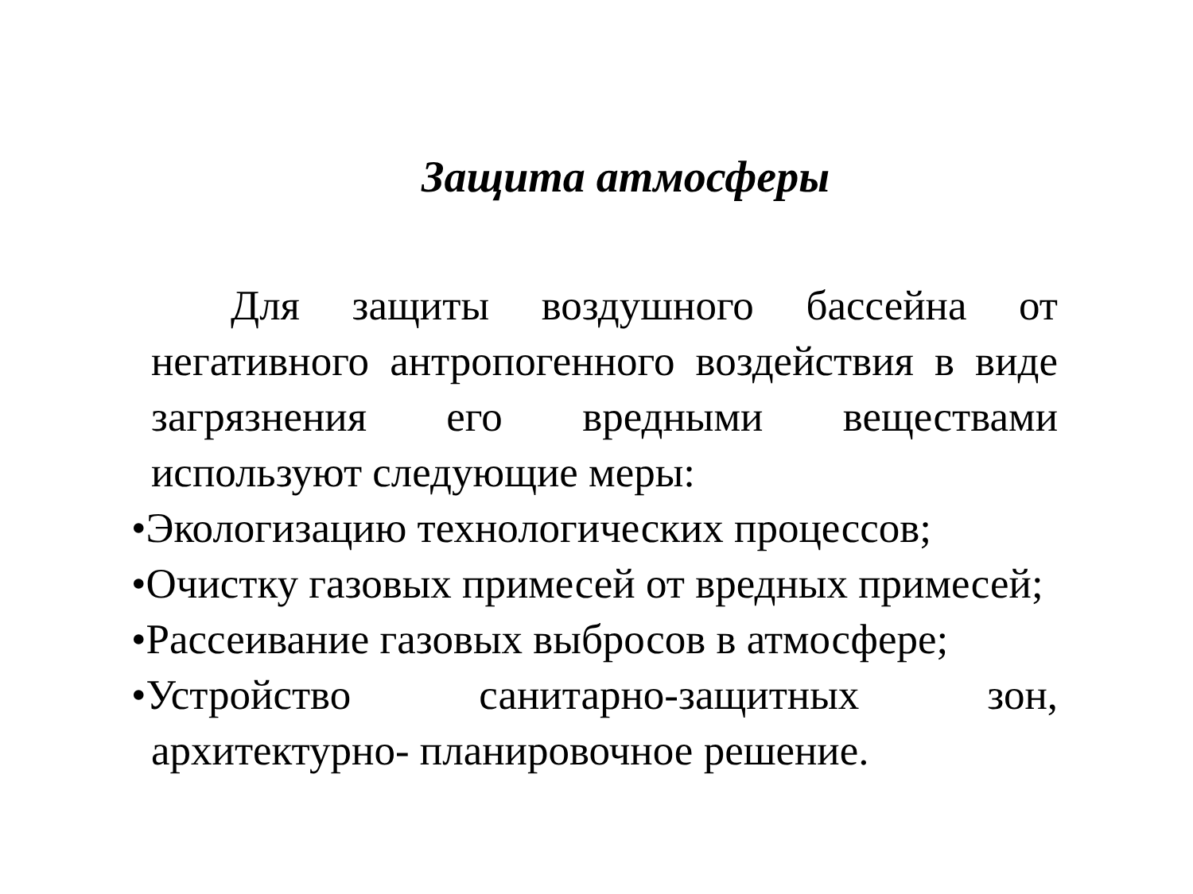Защита атмосферы
Для защиты воздушного бассейна от негативного антропогенного воздействия в виде загрязнения его вредными веществами используют следующие меры:
•Экологизацию технологических процессов;
•Очистку газовых примесей от вредных примесей;
•Рассеивание газовых выбросов в атмосфере;
•Устройство санитарно-защитных зон, архитектурно- планировочное решение.